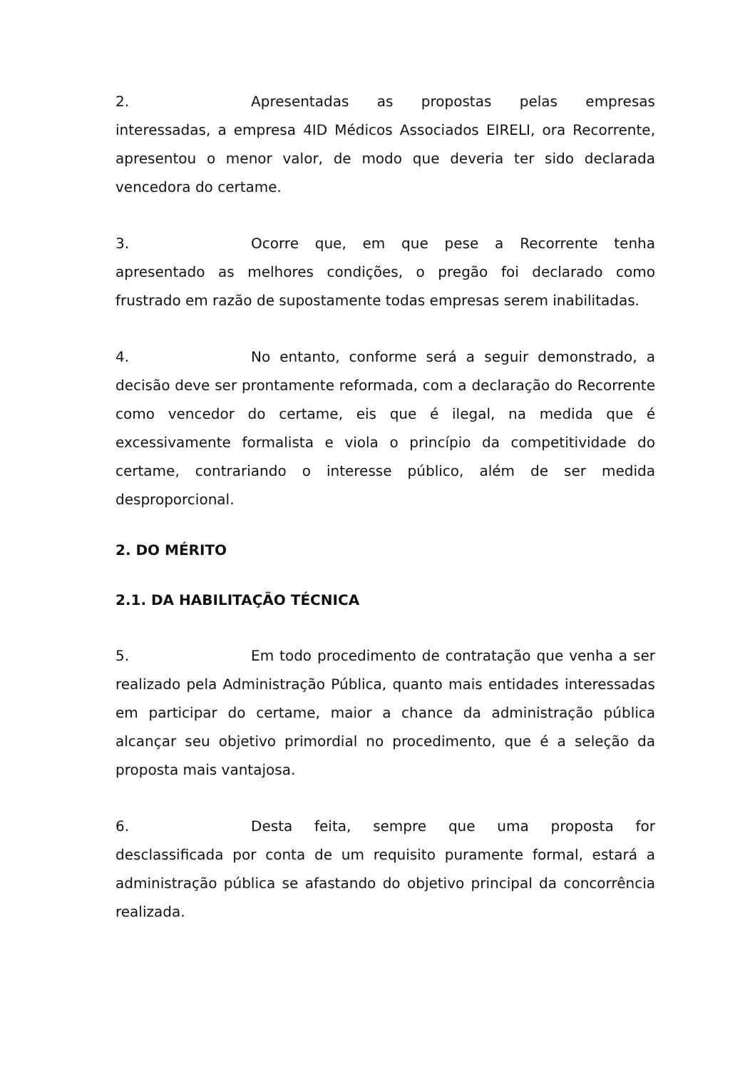2. Apresentadas as propostas pelas empresas interessadas, a empresa 4ID Médicos Associados EIRELI, ora Recorrente, apresentou o menor valor, de modo que deveria ter sido declarada vencedora do certame.
3. Ocorre que, em que pese a Recorrente tenha apresentado as melhores condições, o pregão foi declarado como frustrado em razão de supostamente todas empresas serem inabilitadas.
4. No entanto, conforme será a seguir demonstrado, a decisão deve ser prontamente reformada, com a declaração do Recorrente como vencedor do certame, eis que é ilegal, na medida que é excessivamente formalista e viola o princípio da competitividade do certame, contrariando o interesse público, além de ser medida desproporcional.
2. DO MÉRITO
2.1. DA HABILITAÇÃO TÉCNICA
5. Em todo procedimento de contratação que venha a ser realizado pela Administração Pública, quanto mais entidades interessadas em participar do certame, maior a chance da administração pública alcançar seu objetivo primordial no procedimento, que é a seleção da proposta mais vantajosa.
6. Desta feita, sempre que uma proposta for desclassificada por conta de um requisito puramente formal, estará a administração pública se afastando do objetivo principal da concorrência realizada.